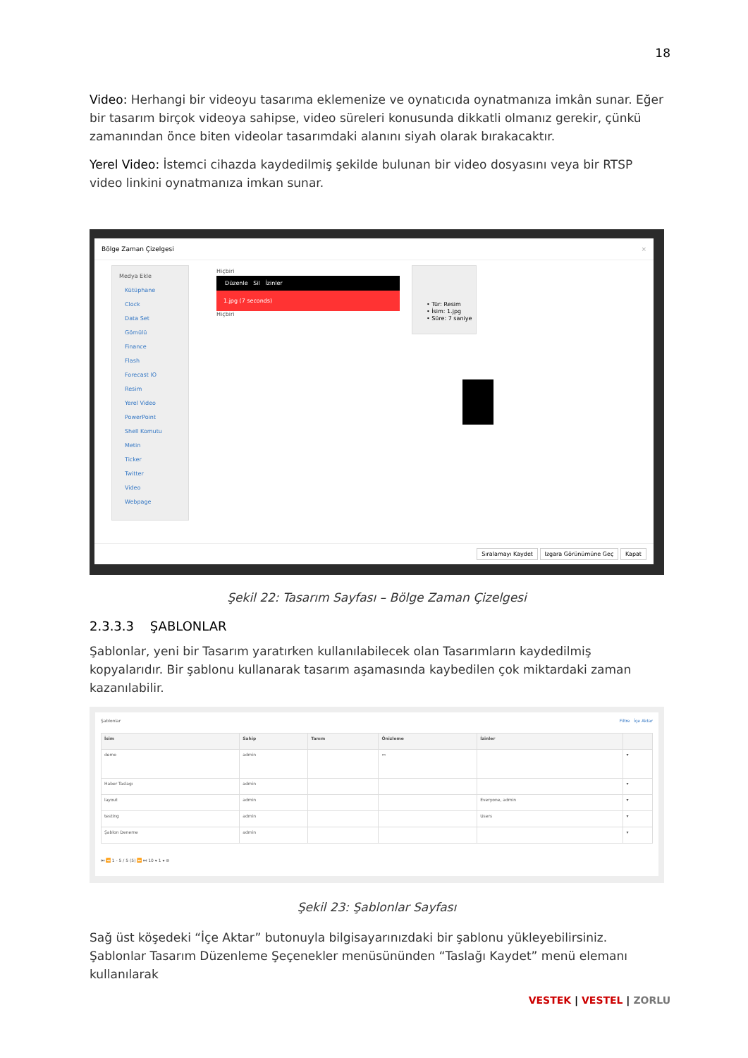18
Video: Herhangi bir videoyu tasarıma eklemenize ve oynatıcıda oynatmanıza imkân sunar. Eğer bir tasarım birçok videoya sahipse, video süreleri konusunda dikkatli olmanız gerekir, çünkü zamanından önce biten videolar tasarımdaki alanını siyah olarak bırakacaktır.
Yerel Video: İstemci cihazda kaydedilmiş şekilde bulunan bir video dosyasını veya bir RTSP video linkini oynatmanıza imkan sunar.
Bölge Zaman Çizelgesi ×
Medya Ekle
Kütüphane
Clock
Data Set
Gömülü
Finance
Flash
Forecast IO
Resim
Yerel Video
PowerPoint
Shell Komutu
Metin
Ticker
Twitter
Video
Webpage
Hiçbiri
Düzenle Sil İzinler
1.jpg (7 seconds)
Hiçbiri
• Tür: Resim
• İsim: 1.jpg
• Süre: 7 saniye
Sıralamayı Kaydet Izgara Görünümüne Geç Kapat
Şekil 22: Tasarım Sayfası – Bölge Zaman Çizelgesi
2.3.3.3 ŞABLONLAR
Şablonlar, yeni bir Tasarım yaratırken kullanılabilecek olan Tasarımların kaydedilmiş kopyalarıdır. Bir şablonu kullanarak tasarım aşamasında kaybedilen çok miktardaki zaman kazanılabilir.
Şablonlar Filtre İçe Aktar
| İsim | Sahip | Tanım | Önizleme | İzinler | |
| --- | --- | --- | --- | --- | --- |
| demo | admin | | ▭ | | ▾ |
| Haber Taslagı | admin | | | | ▾ |
| layout | admin | | | Everyone, admin | ▾ |
| testing | admin | | | Users | ▾ |
| Şablon Deneme | admin | | | | ▾ |
⏮ ⏪ 1 - 5 / 5 (5) ⏩ ⏭ 10 ▾ 1 ▾ ⊘
Şekil 23: Şablonlar Sayfası
Sağ üst köşedeki “İçe Aktar” butonuyla bilgisayarınızdaki bir şablonu yükleyebilirsiniz. Şablonlar Tasarım Düzenleme Şeçenekler menüsününden “Taslağı Kaydet” menü elemanı kullanılarak
VESTEK | VESTEL | ZORLU